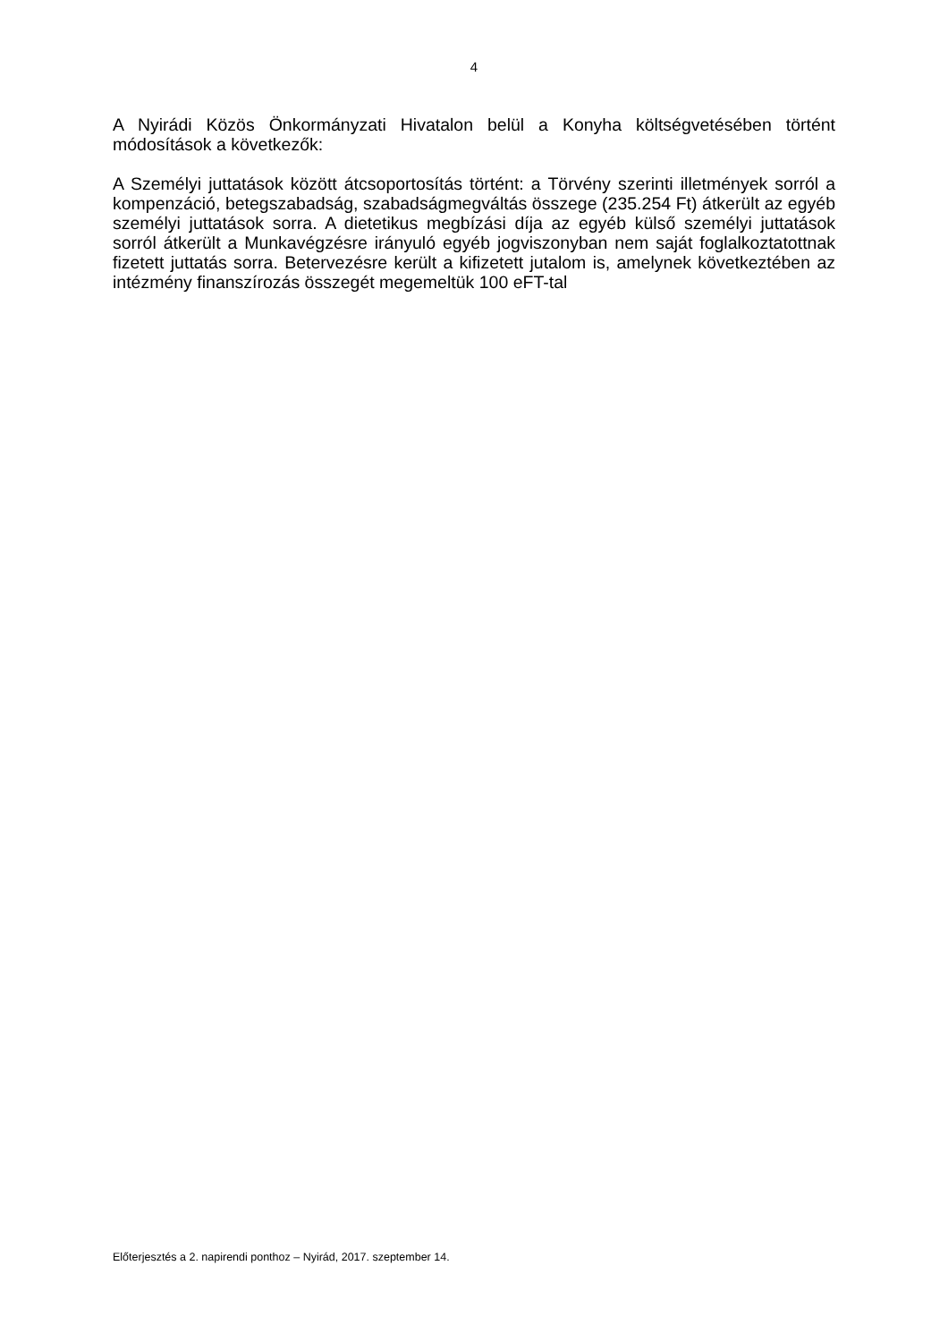4
A Nyirádi Közös Önkormányzati Hivatalon belül a Konyha költségvetésében történt módosítások a következők:
A Személyi juttatások között átcsoportosítás történt: a Törvény szerinti illetmények sorról a kompenzáció, betegszabadság, szabadságmegváltás összege (235.254 Ft) átkerült az egyéb személyi juttatások sorra. A dietetikus megbízási díja az egyéb külső személyi juttatások sorról átkerült a Munkavégzésre irányuló egyéb jogviszonyban nem saját foglalkoztatottnak fizetett juttatás sorra. Betervezésre került a kifizetett jutalom is, amelynek következtében az intézmény finanszírozás összegét megemeltük 100 eFT-tal
Előterjesztés a 2. napirendi ponthoz – Nyirád, 2017. szeptember 14.